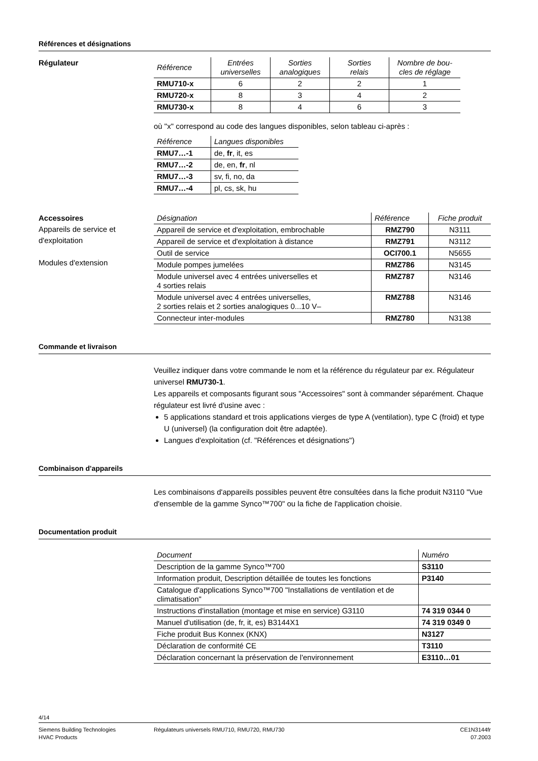Références et désignations
Régulateur
| Référence | Entrées universelles | Sorties analogiques | Sorties relais | Nombre de bou- cles de réglage |
| --- | --- | --- | --- | --- |
| RMU710-x | 6 | 2 | 2 | 1 |
| RMU720-x | 8 | 3 | 4 | 2 |
| RMU730-x | 8 | 4 | 6 | 3 |
où "x" correspond au code des langues disponibles, selon tableau ci-après :
| Référence | Langues disponibles |
| --- | --- |
| RMU7…-1 | de, fr , it, es |
| RMU7…-2 | de, en, fr , nl |
| RMU7…-3 | sv, fi, no, da |
| RMU7…-4 | pl, cs, sk, hu |
Accessoires
Appareils de service et
d'exploitation
Modules d'extension
| Désignation | Référence | Fiche produit |
| --- | --- | --- |
| Appareil de service et d'exploitation, embrochable | RMZ790 | N3111 |
| Appareil de service et d'exploitation à distance | RMZ791 | N3112 |
| Outil de service | OCI700.1 | N5655 |
| Module pompes jumelées | RMZ786 | N3145 |
| Module universel avec 4 entrées universelles et 4 sorties relais | RMZ787 | N3146 |
| Module universel avec 4 entrées universelles, 2 sorties relais et 2 sorties analogiques 0...10 V– | RMZ788 | N3146 |
| Connecteur inter-modules | RMZ780 | N3138 |
Commande et livraison
Veuillez indiquer dans votre commande le nom et la référence du régulateur par ex. Régulateur universel RMU730-1.
Les appareils et composants figurant sous "Accessoires" sont à commander séparément. Chaque régulateur est livré d'usine avec :
5 applications standard et trois applications vierges de type A (ventilation), type C (froid) et type U (universel) (la configuration doit être adaptée).
Langues d'exploitation (cf. "Références et désignations")
Combinaison d'appareils
Les combinaisons d'appareils possibles peuvent être consultées dans la fiche produit N3110 "Vue d'ensemble de la gamme Synco™700" ou la fiche de l'application choisie.
Documentation produit
| Document | Numéro |
| --- | --- |
| Description de la gamme Synco™700 | S3110 |
| Information produit, Description détaillée de toutes les fonctions | P3140 |
| Catalogue d'applications Synco™700 "Installations de ventilation et de climatisation" | |
| Instructions d'installation (montage et mise en service) G3110 | 74 319 0344 0 |
| Manuel d'utilisation (de, fr, it, es) B3144X1 | 74 319 0349 0 |
| Fiche produit Bus Konnex (KNX) | N3127 |
| Déclaration de conformité CE | T3110 |
| Déclaration concernant la préservation de l'environnement | E3110…01 |
4/14
Siemens Building Technologies
HVAC Products
Régulateurs universels RMU710, RMU720, RMU730
CE1N3144fr
07.2003